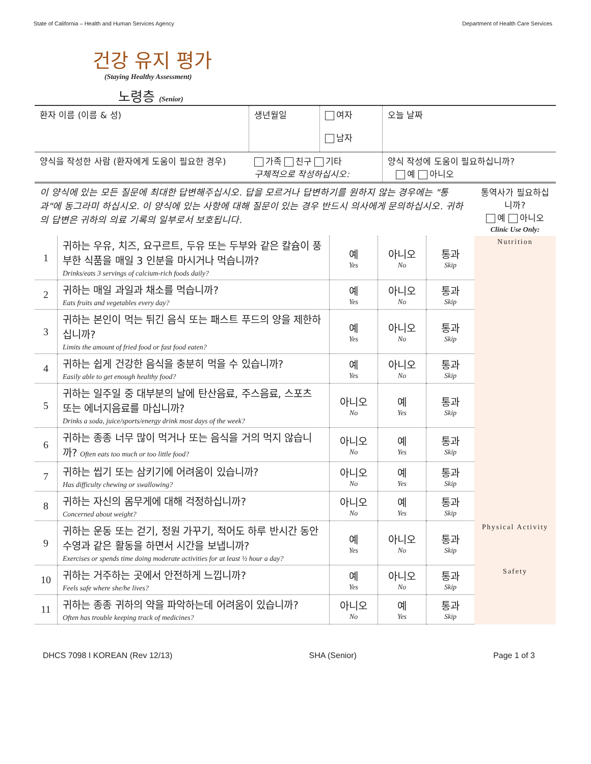State of California – Health and Human Services Agency Department of Health Care Services
건강 유지 평가
(Staying Healthy Assessment)
노령층 (Senior)
| 환자 이름 (이름 & 성) | 생년월일 | 여자 남자 | 오늘 날짜 |
| 양식을 작성한 사람 (환자에게 도움이 필요한 경우) | 가족 친구 기타 구체적으로 작성하십시오: | | 양식 작성에 도움이 필요하십니까? 예 아니오 |
| 이 양식에 있는 모든 질문에 최대한 답변해주십시오. 답을 모르거나 답변하기를 원하지 않는 경우에는 "통과"에 동그라미 하십시오. 이 양식에 있는 사항에 대해 질문이 있는 경우 반드시 의사에게 문의하십시오. 귀하의 답변은 귀하의 의료 기록의 일부로서 보호됩니다. | | | | | 통역사가 필요하십니까? 예 아니오 Clinic Use Only: |
| 1 | 귀하는 우유, 치즈, 요구르트, 두유 또는 두부와 같은 칼슘이 풍부한 식품을 매일 3 인분을 마시거나 먹습니까? Drinks/eats 3 servings of calcium-rich foods daily? | 예 Yes | 아니오 No | 통과 Skip | Nutrition |
| 2 | 귀하는 매일 과일과 채소를 먹습니까? Eats fruits and vegetables every day? | 예 Yes | 아니오 No | 통과 Skip | |
| 3 | 귀하는 본인이 먹는 튀긴 음식 또는 패스트 푸드의 양을 제한하십니까? Limits the amount of fried food or fast food eaten? | 예 Yes | 아니오 No | 통과 Skip | |
| 4 | 귀하는 쉽게 건강한 음식을 충분히 먹을 수 있습니까? Easily able to get enough healthy food? | 예 Yes | 아니오 No | 통과 Skip | |
| 5 | 귀하는 일주일 중 대부분의 날에 탄산음료, 주스음료, 스포츠 또는 에너지음료를 마십니까? Drinks a soda, juice/sports/energy drink most days of the week? | 아니오 No | 예 Yes | 통과 Skip | |
| 6 | 귀하는 종종 너무 많이 먹거나 또는 음식을 거의 먹지 않습니까? Often eats too much or too little food? | 아니오 No | 예 Yes | 통과 Skip | |
| 7 | 귀하는 씹기 또는 삼키기에 어려움이 있습니까? Has difficulty chewing or swallowing? | 아니오 No | 예 Yes | 통과 Skip | |
| 8 | 귀하는 자신의 몸무게에 대해 걱정하십니까? Concerned about weight? | 아니오 No | 예 Yes | 통과 Skip | |
| 9 | 귀하는 운동 또는 걷기, 정원 가꾸기, 적어도 하루 반시간 동안 수영과 같은 활동을 하면서 시간을 보냅니까? Exercises or spends time doing moderate activities for at least ½ hour a day? | 예 Yes | 아니오 No | 통과 Skip | Physical Activity |
| 10 | 귀하는 거주하는 곳에서 안전하게 느낍니까? Feels safe where she/he lives? | 예 Yes | 아니오 No | 통과 Skip | Safety |
| 11 | 귀하는 종종 귀하의 약을 파악하는데 어려움이 있습니까? Often has trouble keeping track of medicines? | 아니오 No | 예 Yes | 통과 Skip | |
DHCS 7098 I KOREAN (Rev 12/13) SHA (Senior) Page 1 of 3